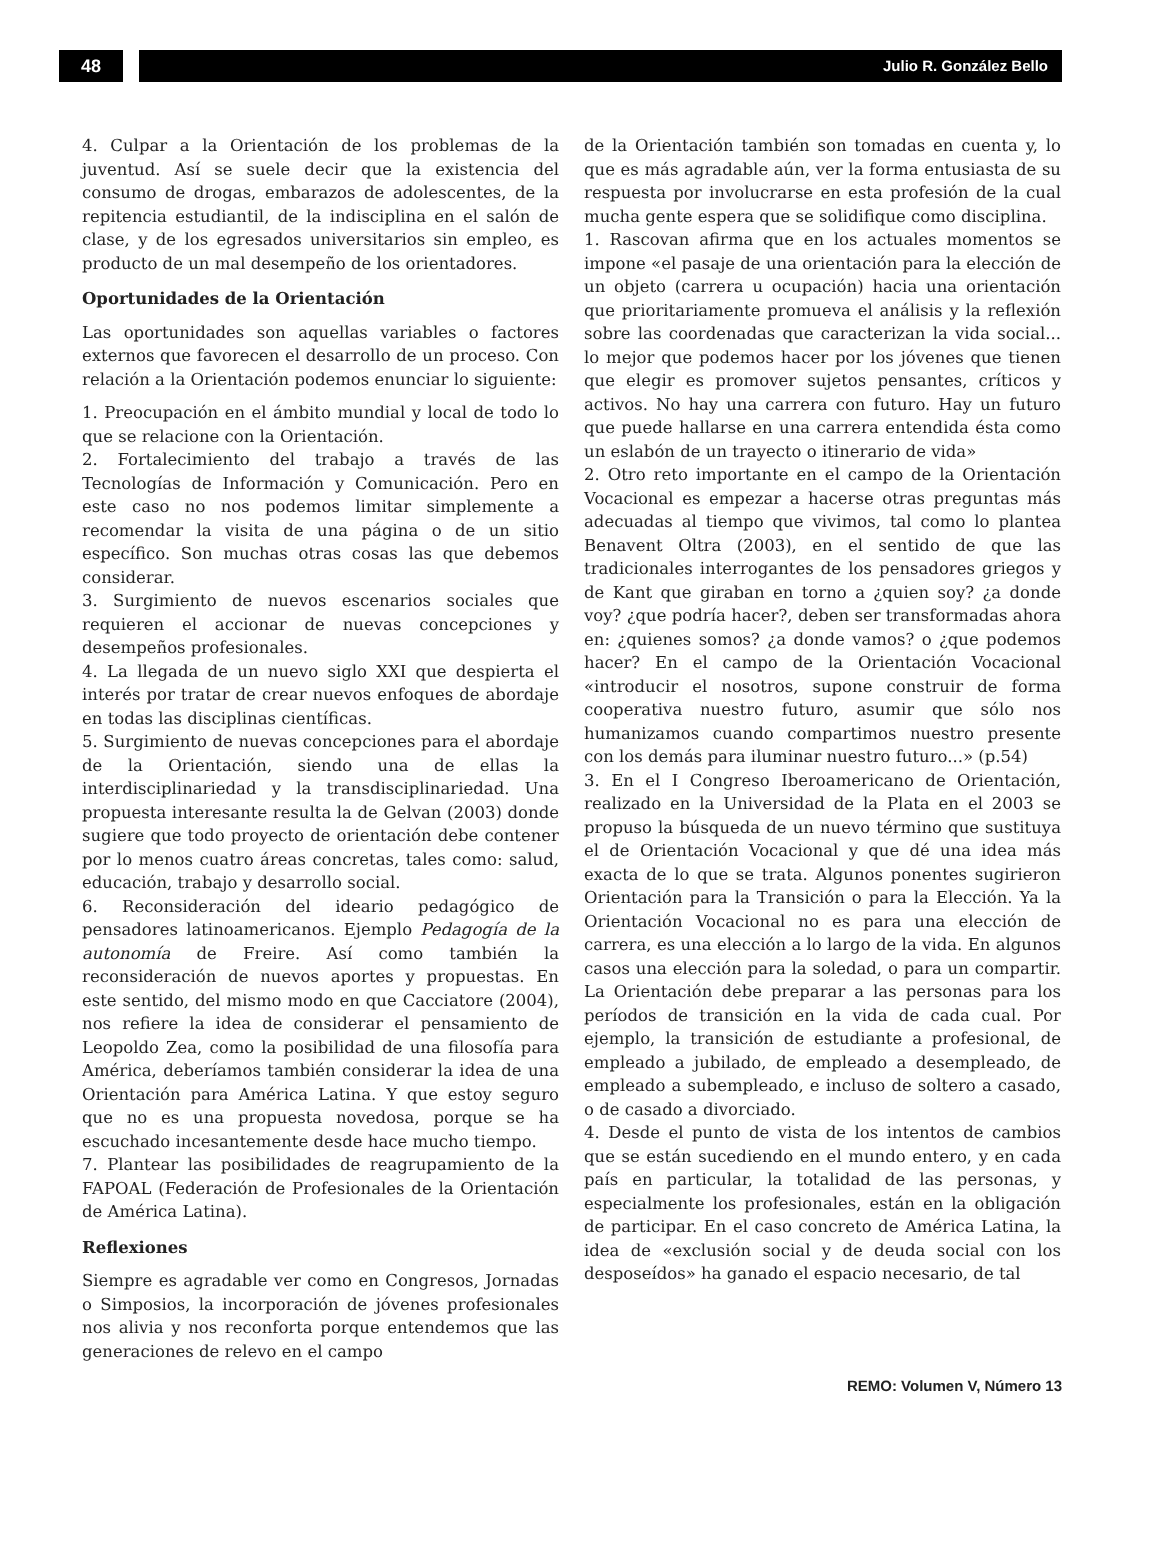48
Julio R. González Bello
4. Culpar a la Orientación de los problemas de la juventud. Así se suele decir que la existencia del consumo de drogas, embarazos de adolescentes, de la repitencia estudiantil, de la indisciplina en el salón de clase, y de los egresados universitarios sin empleo, es producto de un mal desempeño de los orientadores.
Oportunidades de la Orientación
Las oportunidades son aquellas variables o factores externos que favorecen el desarrollo de un proceso. Con relación a la Orientación podemos enunciar lo siguiente:
1. Preocupación en el ámbito mundial y local de todo lo que se relacione con la Orientación.
2. Fortalecimiento del trabajo a través de las Tecnologías de Información y Comunicación. Pero en este caso no nos podemos limitar simplemente a recomendar la visita de una página o de un sitio específico. Son muchas otras cosas las que debemos considerar.
3. Surgimiento de nuevos escenarios sociales que requieren el accionar de nuevas concepciones y desempeños profesionales.
4. La llegada de un nuevo siglo XXI que despierta el interés por tratar de crear nuevos enfoques de abordaje en todas las disciplinas científicas.
5. Surgimiento de nuevas concepciones para el abordaje de la Orientación, siendo una de ellas la interdisciplinariedad y la transdisciplinariedad. Una propuesta interesante resulta la de Gelvan (2003) donde sugiere que todo proyecto de orientación debe contener por lo menos cuatro áreas concretas, tales como: salud, educación, trabajo y desarrollo social.
6. Reconsideración del ideario pedagógico de pensadores latinoamericanos. Ejemplo Pedagogía de la autonomía de Freire. Así como también la reconsideración de nuevos aportes y propuestas. En este sentido, del mismo modo en que Cacciatore (2004), nos refiere la idea de considerar el pensamiento de Leopoldo Zea, como la posibilidad de una filosofía para América, deberíamos también considerar la idea de una Orientación para América Latina. Y que estoy seguro que no es una propuesta novedosa, porque se ha escuchado incesantemente desde hace mucho tiempo.
7. Plantear las posibilidades de reagrupamiento de la FAPOAL (Federación de Profesionales de la Orientación de América Latina).
Reflexiones
Siempre es agradable ver como en Congresos, Jornadas o Simposios, la incorporación de jóvenes profesionales nos alivia y nos reconforta porque entendemos que las generaciones de relevo en el campo
de la Orientación también son tomadas en cuenta y, lo que es más agradable aún, ver la forma entusiasta de su respuesta por involucrarse en esta profesión de la cual mucha gente espera que se solidifique como disciplina.
1. Rascovan afirma que en los actuales momentos se impone «el pasaje de una orientación para la elección de un objeto (carrera u ocupación) hacia una orientación que prioritariamente promueva el análisis y la reflexión sobre las coordenadas que caracterizan la vida social... lo mejor que podemos hacer por los jóvenes que tienen que elegir es promover sujetos pensantes, críticos y activos. No hay una carrera con futuro. Hay un futuro que puede hallarse en una carrera entendida ésta como un eslabón de un trayecto o itinerario de vida»
2. Otro reto importante en el campo de la Orientación Vocacional es empezar a hacerse otras preguntas más adecuadas al tiempo que vivimos, tal como lo plantea Benavent Oltra (2003), en el sentido de que las tradicionales interrogantes de los pensadores griegos y de Kant que giraban en torno a ¿quien soy? ¿a donde voy? ¿que podría hacer?, deben ser transformadas ahora en: ¿quienes somos? ¿a donde vamos? o ¿que podemos hacer? En el campo de la Orientación Vocacional «introducir el nosotros, supone construir de forma cooperativa nuestro futuro, asumir que sólo nos humanizamos cuando compartimos nuestro presente con los demás para iluminar nuestro futuro...» (p.54)
3. En el I Congreso Iberoamericano de Orientación, realizado en la Universidad de la Plata en el 2003 se propuso la búsqueda de un nuevo término que sustituya el de Orientación Vocacional y que dé una idea más exacta de lo que se trata. Algunos ponentes sugirieron Orientación para la Transición o para la Elección. Ya la Orientación Vocacional no es para una elección de carrera, es una elección a lo largo de la vida. En algunos casos una elección para la soledad, o para un compartir. La Orientación debe preparar a las personas para los períodos de transición en la vida de cada cual. Por ejemplo, la transición de estudiante a profesional, de empleado a jubilado, de empleado a desempleado, de empleado a subempleado, e incluso de soltero a casado, o de casado a divorciado.
4. Desde el punto de vista de los intentos de cambios que se están sucediendo en el mundo entero, y en cada país en particular, la totalidad de las personas, y especialmente los profesionales, están en la obligación de participar. En el caso concreto de América Latina, la idea de «exclusión social y de deuda social con los desposeídos» ha ganado el espacio necesario, de tal
REMO: Volumen V, Número 13